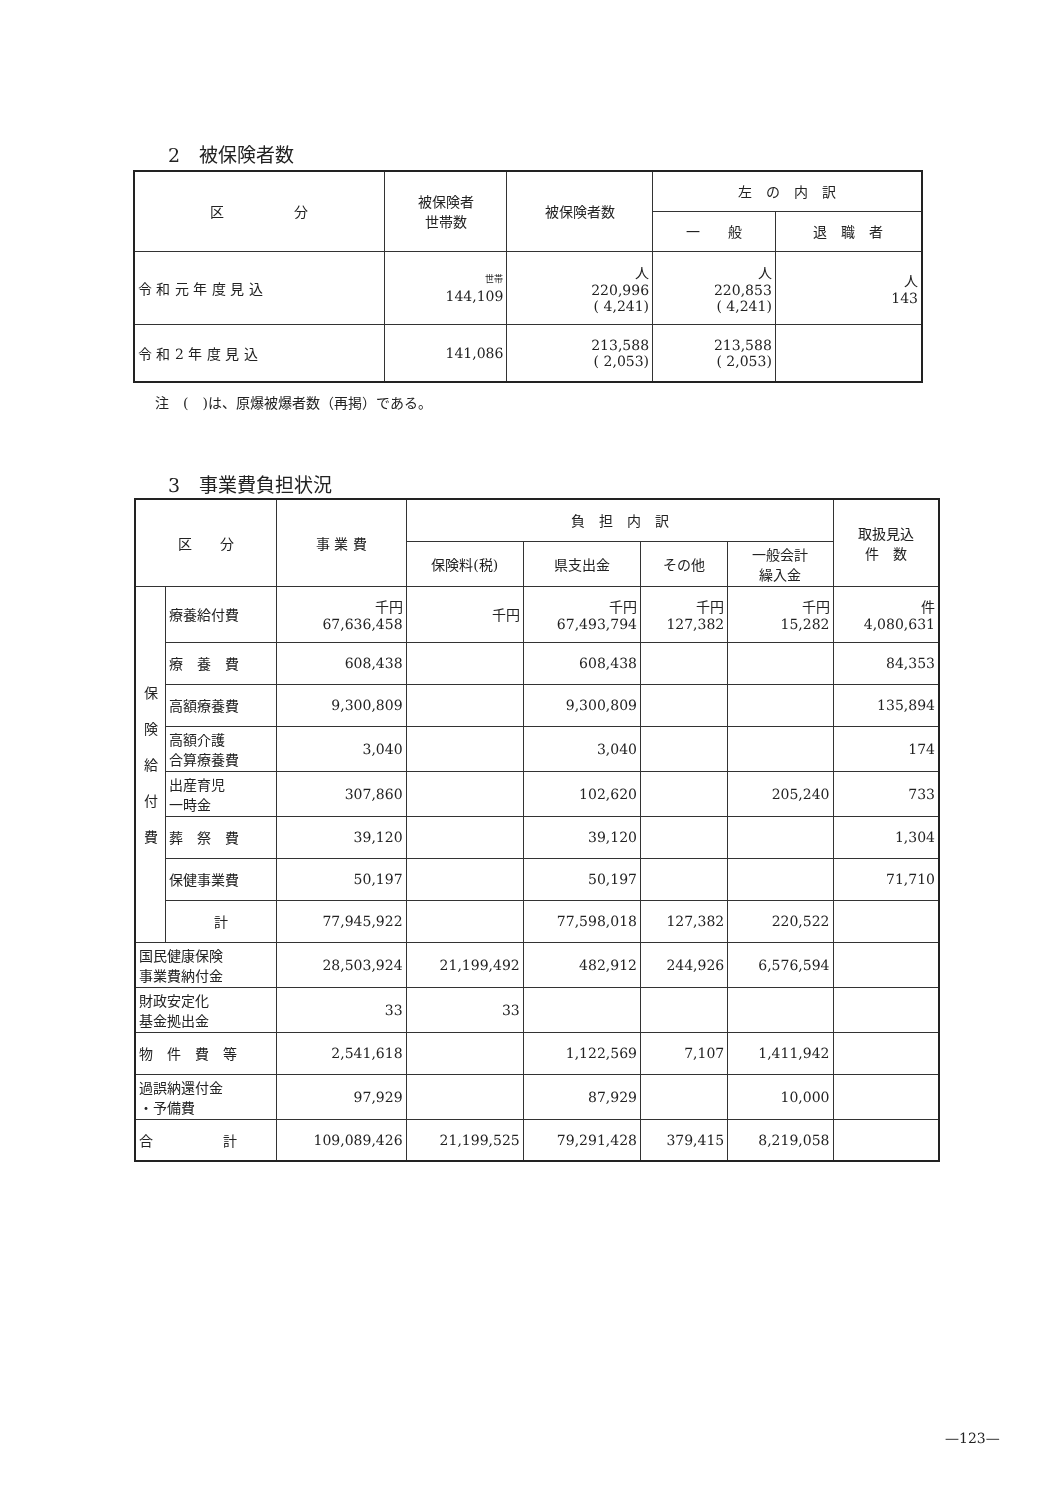2　被保険者数
| 区 分 | 被保険者 世帯数 | 被保険者数 | 左 の 内 訳 | |
| --- | --- | --- | --- | --- |
| | | | 一 般 | 退 職 者 |
| 令 和 元 年 度 見 込 | 世帯 144,109 | 人 220,996 ( 4,241) | 人 220,853 ( 4,241) | 人 143 |
| 令 和 2 年 度 見 込 | 141,086 | 213,588 ( 2,053) | 213,588 ( 2,053) | |
注　(　)は、原爆被爆者数（再掲）である。
3　事業費負担状況
| 区 分 | | 事 業 費 | 負 担 内 訳 | | | | 取扱見込 件 数 |
| --- | --- | --- | --- | --- | --- | --- | --- |
| | | | 保険料(税) | 県支出金 | その他 | 一般会計 繰入金 | |
| 保 険 給 付 費 | 療養給付費 | 千円 67,636,458 | 千円 | 千円 67,493,794 | 千円 127,382 | 千円 15,282 | 件 4,080,631 |
| | 療 養 費 | 608,438 | | 608,438 | | | 84,353 |
| | 高額療養費 | 9,300,809 | | 9,300,809 | | | 135,894 |
| | 高額介護 合算療養費 | 3,040 | | 3,040 | | | 174 |
| | 出産育児 一時金 | 307,860 | | 102,620 | | 205,240 | 733 |
| | 葬 祭 費 | 39,120 | | 39,120 | | | 1,304 |
| | 保健事業費 | 50,197 | | 50,197 | | | 71,710 |
| | 計 | 77,945,922 | | 77,598,018 | 127,382 | 220,522 | |
| 国民健康保険 事業費納付金 | | 28,503,924 | 21,199,492 | 482,912 | 244,926 | 6,576,594 | |
| 財政安定化 基金拠出金 | | 33 | 33 | | | | |
| 物 件 費 等 | | 2,541,618 | | 1,122,569 | 7,107 | 1,411,942 | |
| 過誤納還付金 ・予備費 | | 97,929 | | 87,929 | | 10,000 | |
| 合 計 | | 109,089,426 | 21,199,525 | 79,291,428 | 379,415 | 8,219,058 | |
—123—